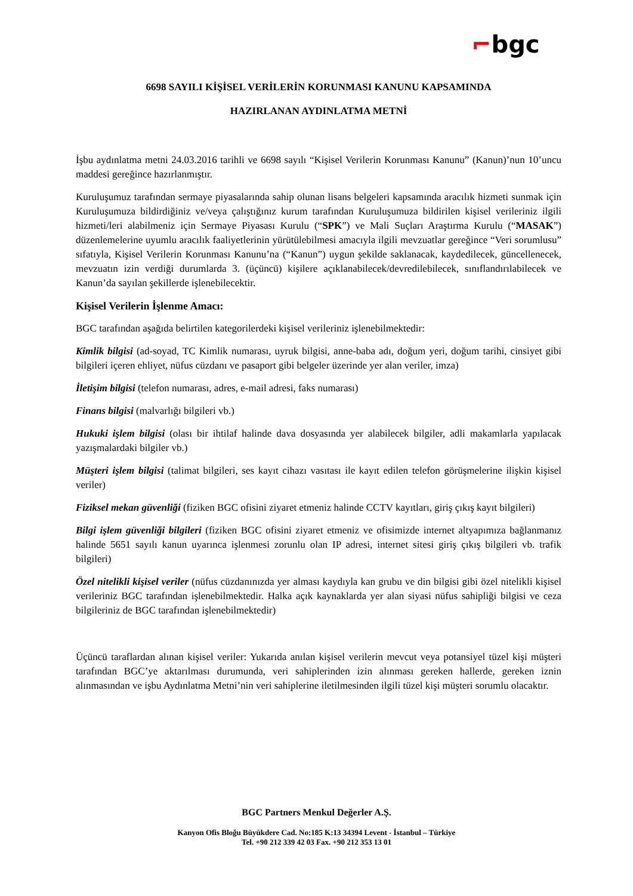⌐bgc
6698 SAYILI KİŞİSEL VERİLERİN KORUNMASI KANUNU KAPSAMINDA
HAZIRLANAN AYDINLATMA METNİ
İşbu aydınlatma metni 24.03.2016 tarihli ve 6698 sayılı “Kişisel Verilerin Korunması Kanunu” (Kanun)’nun 10’uncu maddesi gereğince hazırlanmıştır.
Kuruluşumuz tarafından sermaye piyasalarında sahip olunan lisans belgeleri kapsamında aracılık hizmeti sunmak için Kuruluşumuza bildirdiğiniz ve/veya çalıştığınız kurum tarafından Kuruluşumuza bildirilen kişisel verileriniz ilgili hizmeti/leri alabilmeniz için Sermaye Piyasası Kurulu (“SPK”) ve Mali Suçları Araştırma Kurulu (“MASAK”) düzenlemelerine uyumlu aracılık faaliyetlerinin yürütülebilmesi amacıyla ilgili mevzuatlar gereğince “Veri sorumlusu” sıfatıyla, Kişisel Verilerin Korunması Kanunu’na (“Kanun”) uygun şekilde saklanacak, kaydedilecek, güncellenecek, mevzuatın izin verdiği durumlarda 3. (üçüncü) kişilere açıklanabilecek/devredilebilecek, sınıflandırılabilecek ve Kanun’da sayılan şekillerde işlenebilecektir.
Kişisel Verilerin İşlenme Amacı:
BGC tarafından aşağıda belirtilen kategorilerdeki kişisel verileriniz işlenebilmektedir:
Kimlik bilgisi (ad-soyad, TC Kimlik numarası, uyruk bilgisi, anne-baba adı, doğum yeri, doğum tarihi, cinsiyet gibi bilgileri içeren ehliyet, nüfus cüzdanı ve pasaport gibi belgeler üzerinde yer alan veriler, imza)
İletişim bilgisi (telefon numarası, adres, e-mail adresi, faks numarası)
Finans bilgisi (malvarlığı bilgileri vb.)
Hukuki işlem bilgisi (olası bir ihtilaf halinde dava dosyasında yer alabilecek bilgiler, adli makamlarla yapılacak yazışmalardaki bilgiler vb.)
Müşteri işlem bilgisi (talimat bilgileri, ses kayıt cihazı vasıtası ile kayıt edilen telefon görüşmelerine ilişkin kişisel veriler)
Fiziksel mekan güvenliği (fiziken BGC ofisini ziyaret etmeniz halinde CCTV kayıtları, giriş çıkış kayıt bilgileri)
Bilgi işlem güvenliği bilgileri (fiziken BGC ofisini ziyaret etmeniz ve ofisimizde internet altyapımıza bağlanmanız halinde 5651 sayılı kanun uyarınca işlenmesi zorunlu olan IP adresi, internet sitesi giriş çıkış bilgileri vb. trafik bilgileri)
Özel nitelikli kişisel veriler (nüfus cüzdanınızda yer alması kaydıyla kan grubu ve din bilgisi gibi özel nitelikli kişisel verileriniz BGC tarafından işlenebilmektedir. Halka açık kaynaklarda yer alan siyasi nüfus sahipliği bilgisi ve ceza bilgileriniz de BGC tarafından işlenebilmektedir)
Üçüncü taraflardan alınan kişisel veriler: Yukarıda anılan kişisel verilerin mevcut veya potansiyel tüzel kişi müşteri tarafından BGC’ye aktarılması durumunda, veri sahiplerinden izin alınması gereken hallerde, gereken iznin alınmasından ve işbu Aydınlatma Metni’nin veri sahiplerine iletilmesinden ilgili tüzel kişi müşteri sorumlu olacaktır.
BGC Partners Menkul Değerler A.Ş.
Kanyon Ofis Bloğu Büyükdere Cad. No:185 K:13 34394 Levent - İstanbul – Türkiye
Tel. +90 212 339 42 03 Fax. +90 212 353 13 01